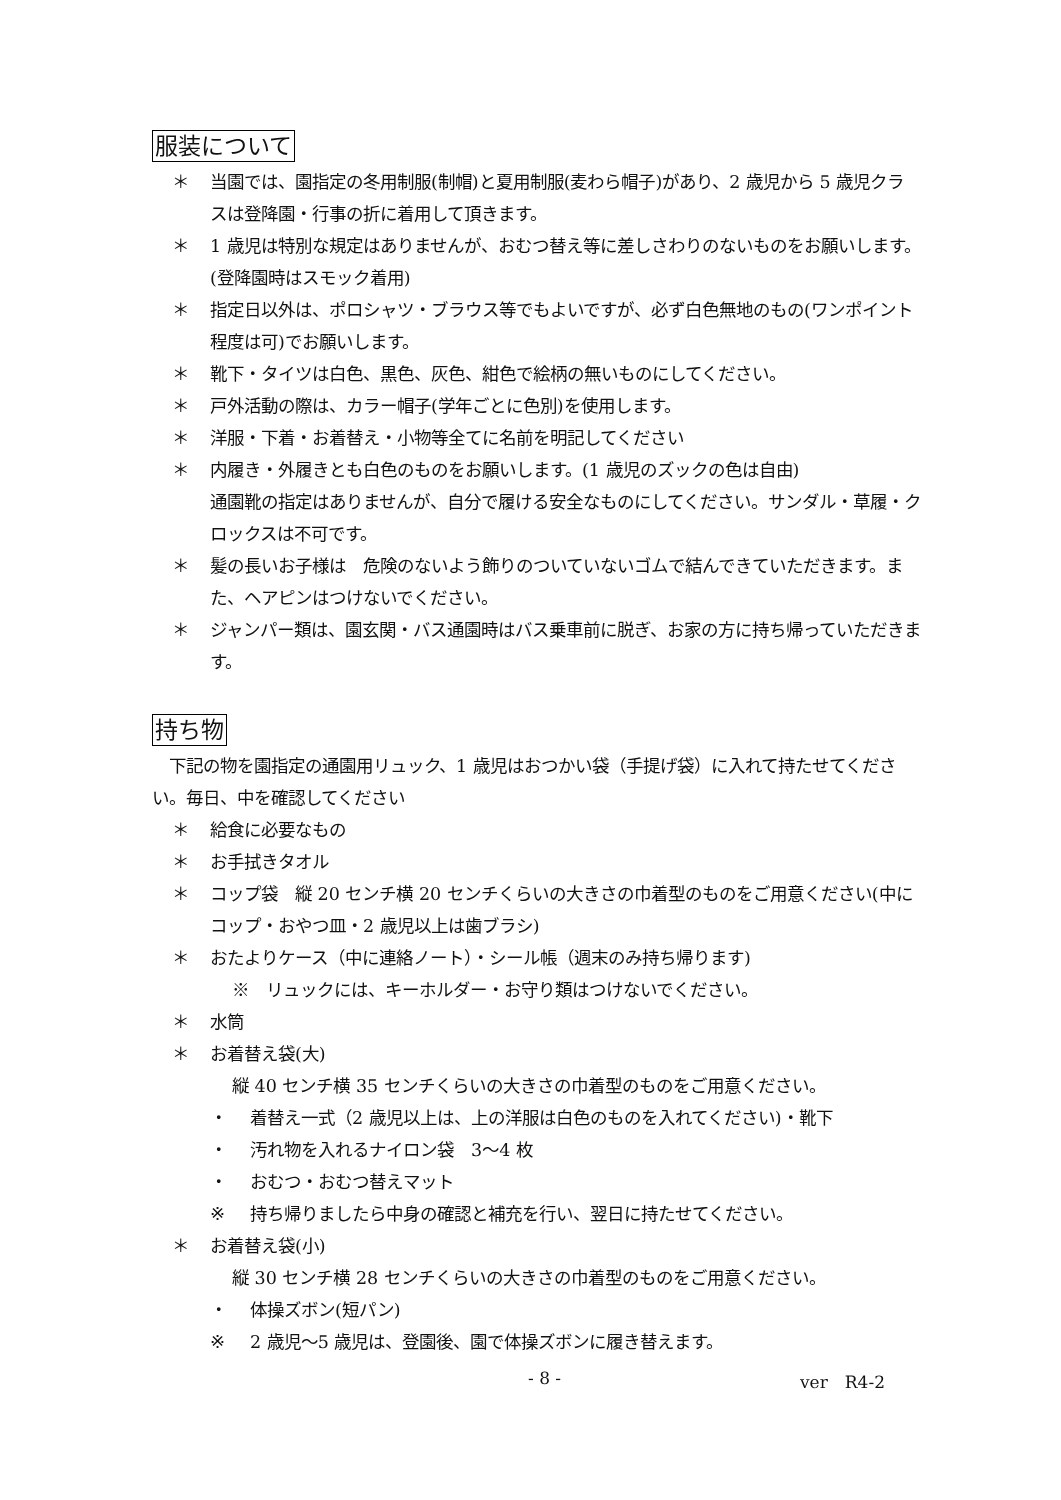服装について
＊ 当園では、園指定の冬用制服(制帽)と夏用制服(麦わら帽子)があり、2 歳児から 5 歳児クラスは登降園・行事の折に着用して頂きます。
＊ 1 歳児は特別な規定はありませんが、おむつ替え等に差しさわりのないものをお願いします。(登降園時はスモック着用)
＊ 指定日以外は、ポロシャツ・ブラウス等でもよいですが、必ず白色無地のもの(ワンポイント程度は可)でお願いします。
＊ 靴下・タイツは白色、黒色、灰色、紺色で絵柄の無いものにしてください。
＊ 戸外活動の際は、カラー帽子(学年ごとに色別)を使用します。
＊ 洋服・下着・お着替え・小物等全てに名前を明記してください
＊ 内履き・外履きとも白色のものをお願いします。(1 歳児のズックの色は自由)
通園靴の指定はありませんが、自分で履ける安全なものにしてください。サンダル・草履・クロックスは不可です。
＊ 髪の長いお子様は　危険のないよう飾りのついていないゴムで結んできていただきます。また、ヘアピンはつけないでください。
＊ ジャンパー類は、園玄関・バス通園時はバス乗車前に脱ぎ、お家の方に持ち帰っていただきます。
持ち物
　下記の物を園指定の通園用リュック、1 歳児はおつかい袋（手提げ袋）に入れて持たせてください。毎日、中を確認してください
＊ 給食に必要なもの
＊ お手拭きタオル
＊ コップ袋　縦 20 センチ横 20 センチくらいの大きさの巾着型のものをご用意ください(中にコップ・おやつ皿・2 歳児以上は歯ブラシ)
＊ おたよりケース（中に連絡ノート）・シール帳（週末のみ持ち帰ります)
※　リュックには、キーホルダー・お守り類はつけないでください。
＊ 水筒
＊ お着替え袋(大)
縦 40 センチ横 35 センチくらいの大きさの巾着型のものをご用意ください。
・ 着替え一式（2 歳児以上は、上の洋服は白色のものを入れてください)・靴下
・ 汚れ物を入れるナイロン袋　3〜4 枚
・ おむつ・おむつ替えマット
※ 持ち帰りましたら中身の確認と補充を行い、翌日に持たせてください。
＊ お着替え袋(小)
縦 30 センチ横 28 センチくらいの大きさの巾着型のものをご用意ください。
・ 体操ズボン(短パン)
※ 2 歳児〜5 歳児は、登園後、園で体操ズボンに履き替えます。
- 8 - ver　R4-2